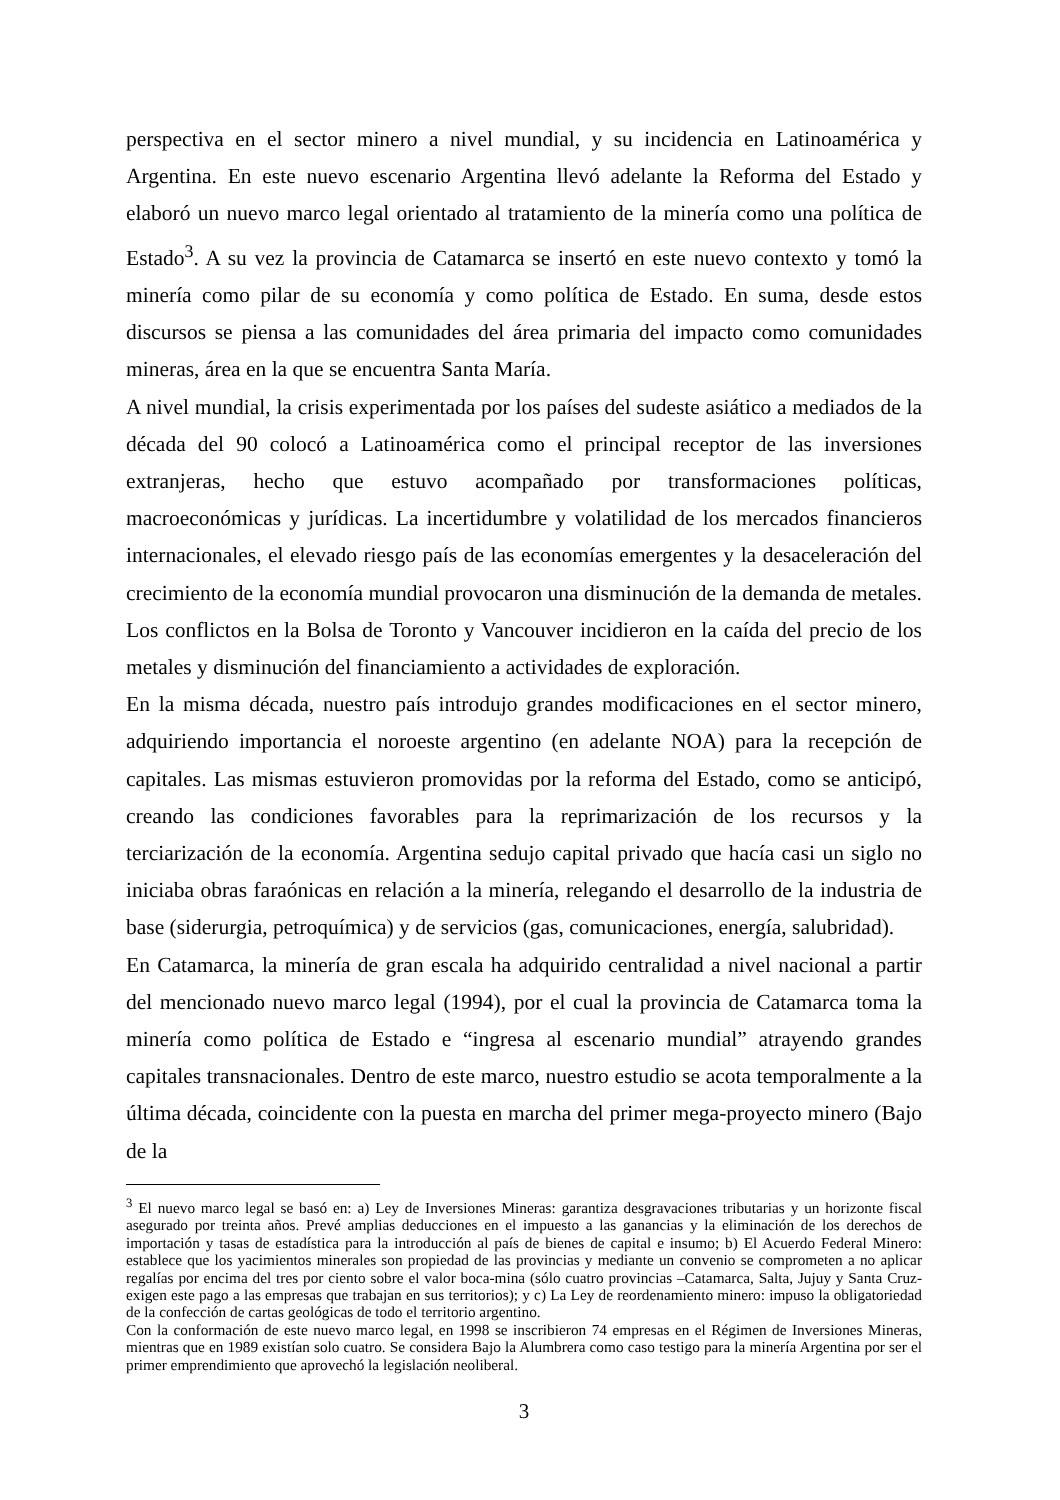perspectiva en el sector minero a nivel mundial, y su incidencia en Latinoamérica y Argentina. En este nuevo escenario Argentina llevó adelante la Reforma del Estado y elaboró un nuevo marco legal orientado al tratamiento de la minería como una política de Estado<sup>3</sup>. A su vez la provincia de Catamarca se insertó en este nuevo contexto y tomó la minería como pilar de su economía y como política de Estado. En suma, desde estos discursos se piensa a las comunidades del área primaria del impacto como comunidades mineras, área en la que se encuentra Santa María.
A nivel mundial, la crisis experimentada por los países del sudeste asiático a mediados de la década del 90 colocó a Latinoamérica como el principal receptor de las inversiones extranjeras, hecho que estuvo acompañado por transformaciones políticas, macroeconómicas y jurídicas. La incertidumbre y volatilidad de los mercados financieros internacionales, el elevado riesgo país de las economías emergentes y la desaceleración del crecimiento de la economía mundial provocaron una disminución de la demanda de metales. Los conflictos en la Bolsa de Toronto y Vancouver incidieron en la caída del precio de los metales y disminución del financiamiento a actividades de exploración.
En la misma década, nuestro país introdujo grandes modificaciones en el sector minero, adquiriendo importancia el noroeste argentino (en adelante NOA) para la recepción de capitales. Las mismas estuvieron promovidas por la reforma del Estado, como se anticipó, creando las condiciones favorables para la reprimarización de los recursos y la terciarización de la economía. Argentina sedujo capital privado que hacía casi un siglo no iniciaba obras faraónicas en relación a la minería, relegando el desarrollo de la industria de base (siderurgia, petroquímica) y de servicios (gas, comunicaciones, energía, salubridad).
En Catamarca, la minería de gran escala ha adquirido centralidad a nivel nacional a partir del mencionado nuevo marco legal (1994), por el cual la provincia de Catamarca toma la minería como política de Estado e “ingresa al escenario mundial” atrayendo grandes capitales transnacionales. Dentro de este marco, nuestro estudio se acota temporalmente a la última década, coincidente con la puesta en marcha del primer mega-proyecto minero (Bajo de la
<sup>3</sup> El nuevo marco legal se basó en: a) Ley de Inversiones Mineras: garantiza desgravaciones tributarias y un horizonte fiscal asegurado por treinta años. Prevé amplias deducciones en el impuesto a las ganancias y la eliminación de los derechos de importación y tasas de estadística para la introducción al país de bienes de capital e insumo; b) El Acuerdo Federal Minero: establece que los yacimientos minerales son propiedad de las provincias y mediante un convenio se comprometen a no aplicar regalías por encima del tres por ciento sobre el valor boca-mina (sólo cuatro provincias –Catamarca, Salta, Jujuy y Santa Cruz- exigen este pago a las empresas que trabajan en sus territorios); y c) La Ley de reordenamiento minero: impuso la obligatoriedad de la confección de cartas geológicas de todo el territorio argentino.
Con la conformación de este nuevo marco legal, en 1998 se inscribieron 74 empresas en el Régimen de Inversiones Mineras, mientras que en 1989 existían solo cuatro. Se considera Bajo la Alumbrera como caso testigo para la minería Argentina por ser el primer emprendimiento que aprovechó la legislación neoliberal.
3